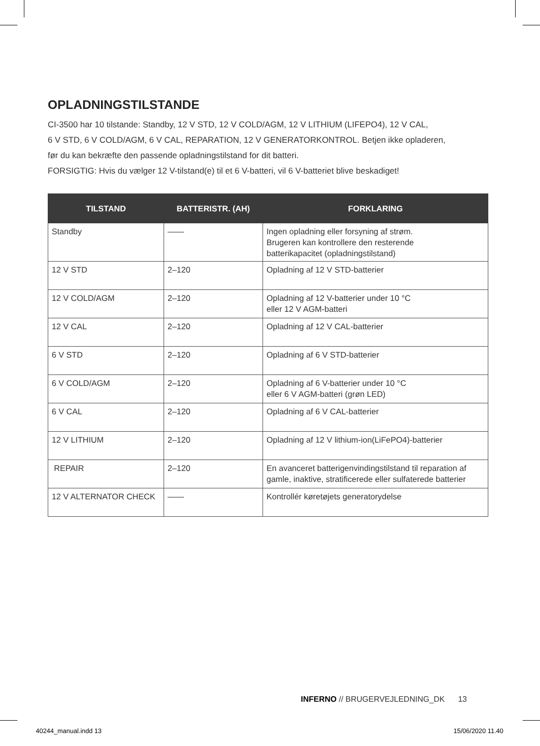OPLADNINGSTILSTANDE
CI-3500 har 10 tilstande: Standby, 12 V STD, 12 V COLD/AGM, 12 V LITHIUM (LIFEPO4), 12 V CAL,
6 V STD, 6 V COLD/AGM, 6 V CAL, REPARATION, 12 V GENERATORKONTROL. Betjen ikke opladeren,
før du kan bekræfte den passende opladningstilstand for dit batteri.
FORSIGTIG: Hvis du vælger 12 V-tilstand(e) til et 6 V-batteri, vil 6 V-batteriet blive beskadiget!
| TILSTAND | BATTERISTR. (AH) | FORKLARING |
| --- | --- | --- |
| Standby | —— | Ingen opladning eller forsyning af strøm. Brugeren kan kontrollere den resterende batterikapacitet (opladningstilstand) |
| 12 V STD | 2–120 | Opladning af 12 V STD-batterier |
| 12 V COLD/AGM | 2–120 | Opladning af 12 V-batterier under 10 °C eller 12 V AGM-batteri |
| 12 V CAL | 2–120 | Opladning af 12 V CAL-batterier |
| 6 V STD | 2–120 | Opladning af 6 V STD-batterier |
| 6 V COLD/AGM | 2–120 | Opladning af 6 V-batterier under 10 °C eller 6 V AGM-batteri (grøn LED) |
| 6 V CAL | 2–120 | Opladning af 6 V CAL-batterier |
| 12 V LITHIUM | 2–120 | Opladning af 12 V lithium-ion(LiFePO4)-batterier |
| REPAIR | 2–120 | En avanceret batterigenvindingstilstand til reparation af gamle, inaktive, stratificerede eller sulfaterede batterier |
| 12 V ALTERNATOR CHECK | —— | Kontrollér køretøjets generatorydelse |
INFERNO // BRUGERVEJLEDNING_DK 13
40244_manual.indd 13 15/06/2020 11.40